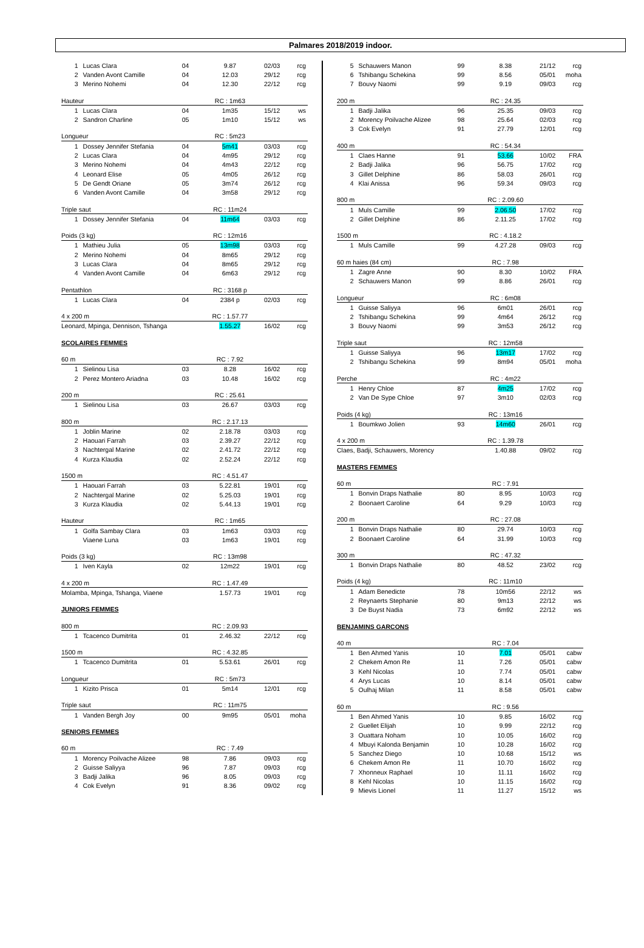Palmares 2018/2019 indoor.
| 1 | Lucas Clara | 04 | 9.87 | 02/03 | rcg |
| 2 | Vanden Avont Camille | 04 | 12.03 | 29/12 | rcg |
| 3 | Merino Nohemi | 04 | 12.30 | 22/12 | rcg |
| Hauteur | | | RC : 1m63 | | |
| 1 | Lucas Clara | 04 | 1m35 | 15/12 | ws |
| 2 | Sandron Charline | 05 | 1m10 | 15/12 | ws |
| Longueur | | | RC : 5m23 | | |
| 1 | Dossey Jennifer Stefania | 04 | 5m41 | 03/03 | rcg |
| 2 | Lucas Clara | 04 | 4m95 | 29/12 | rcg |
| 3 | Merino Nohemi | 04 | 4m43 | 22/12 | rcg |
| 4 | Leonard Elise | 05 | 4m05 | 26/12 | rcg |
| 5 | De Gendt Oriane | 05 | 3m74 | 26/12 | rcg |
| 6 | Vanden Avont Camille | 04 | 3m58 | 29/12 | rcg |
| Triple saut | | | RC : 11m24 | | |
| 1 | Dossey Jennifer Stefania | 04 | 11m64 | 03/03 | rcg |
| Poids (3 kg) | | | RC : 12m16 | | |
| 1 | Mathieu Julia | 05 | 13m98 | 03/03 | rcg |
| 2 | Merino Nohemi | 04 | 8m65 | 29/12 | rcg |
| 3 | Lucas Clara | 04 | 8m65 | 29/12 | rcg |
| 4 | Vanden Avont Camille | 04 | 6m63 | 29/12 | rcg |
| Pentathlon | | | RC : 3168 p | | |
| 1 | Lucas Clara | 04 | 2384 p | 02/03 | rcg |
| 4 x 200 m | | | RC : 1.57.77 | | |
| Leonard, Mpinga, Dennison, Tshanga | | | 1.55.27 | 16/02 | rcg |
| SCOLAIRES FEMMES | | | | | |
| 60 m | | | RC : 7.92 | | |
| 1 | Sielinou Lisa | 03 | 8.28 | 16/02 | rcg |
| 2 | Perez Montero Ariadna | 03 | 10.48 | 16/02 | rcg |
| 200 m | | | RC : 25.61 | | |
| 1 | Sielinou Lisa | 03 | 26.67 | 03/03 | rcg |
| 800 m | | | RC : 2.17.13 | | |
| 1 | Joblin Marine | 02 | 2.18.78 | 03/03 | rcg |
| 2 | Haouari Farrah | 03 | 2.39.27 | 22/12 | rcg |
| 3 | Nachtergal Marine | 02 | 2.41.72 | 22/12 | rcg |
| 4 | Kurza Klaudia | 02 | 2.52.24 | 22/12 | rcg |
| 1500 m | | | RC : 4.51.47 | | |
| 1 | Haouari Farrah | 03 | 5.22.81 | 19/01 | rcg |
| 2 | Nachtergal Marine | 02 | 5.25.03 | 19/01 | rcg |
| 3 | Kurza Klaudia | 02 | 5.44.13 | 19/01 | rcg |
| Hauteur | | | RC : 1m65 | | |
| 1 | Golfa Sambay Clara | 03 | 1m63 | 03/03 | rcg |
| | Viaene Luna | 03 | 1m63 | 19/01 | rcg |
| Poids (3 kg) | | | RC : 13m98 | | |
| 1 | Iven Kayla | 02 | 12m22 | 19/01 | rcg |
| 4 x 200 m | | | RC : 1.47.49 | | |
| Molamba, Mpinga, Tshanga, Viaene | | | 1.57.73 | 19/01 | rcg |
| JUNIORS FEMMES | | | | | |
| 800 m | | | RC : 2.09.93 | | |
| 1 | Tcacenco Dumitrita | 01 | 2.46.32 | 22/12 | rcg |
| 1500 m | | | RC : 4.32.85 | | |
| 1 | Tcacenco Dumitrita | 01 | 5.53.61 | 26/01 | rcg |
| Longueur | | | RC : 5m73 | | |
| 1 | Kizito Prisca | 01 | 5m14 | 12/01 | rcg |
| Triple saut | | | RC : 11m75 | | |
| 1 | Vanden Bergh Joy | 00 | 9m95 | 05/01 | moha |
| SENIORS FEMMES | | | | | |
| 60 m | | | RC : 7.49 | | |
| 1 | Morency Poilvache Alizee | 98 | 7.86 | 09/03 | rcg |
| 2 | Guisse Saliyya | 96 | 7.87 | 09/03 | rcg |
| 3 | Badji Jalika | 96 | 8.05 | 09/03 | rcg |
| 4 | Cok Evelyn | 91 | 8.36 | 09/02 | rcg |
| 5 | Schauwers Manon | 99 | 8.38 | 21/12 | rcg |
| 6 | Tshibangu Schekina | 99 | 8.56 | 05/01 | moha |
| 7 | Bouvy Naomi | 99 | 9.19 | 09/03 | rcg |
| 200 m | | | RC : 24.35 | | |
| 1 | Badji Jalika | 96 | 25.35 | 09/03 | rcg |
| 2 | Morency Poilvache Alizee | 98 | 25.64 | 02/03 | rcg |
| 3 | Cok Evelyn | 91 | 27.79 | 12/01 | rcg |
| 400 m | | | RC : 54.34 | | |
| 1 | Claes Hanne | 91 | 53.66 | 10/02 | FRA |
| 2 | Badji Jalika | 96 | 56.75 | 17/02 | rcg |
| 3 | Gillet Delphine | 86 | 58.03 | 26/01 | rcg |
| 4 | Klai Anissa | 96 | 59.34 | 09/03 | rcg |
| 800 m | | | RC : 2.09.60 | | |
| 1 | Muls Camille | 99 | 2.06.50 | 17/02 | rcg |
| 2 | Gillet Delphine | 86 | 2.11.25 | 17/02 | rcg |
| 1500 m | | | RC : 4.18.2 | | |
| 1 | Muls Camille | 99 | 4.27.28 | 09/03 | rcg |
| 60 m haies (84 cm) | | | RC : 7.98 | | |
| 1 | Zagre Anne | 90 | 8.30 | 10/02 | FRA |
| 2 | Schauwers Manon | 99 | 8.86 | 26/01 | rcg |
| Longueur | | | RC : 6m08 | | |
| 1 | Guisse Saliyya | 96 | 6m01 | 26/01 | rcg |
| 2 | Tshibangu Schekina | 99 | 4m64 | 26/12 | rcg |
| 3 | Bouvy Naomi | 99 | 3m53 | 26/12 | rcg |
| Triple saut | | | RC : 12m58 | | |
| 1 | Guisse Saliyya | 96 | 13m17 | 17/02 | rcg |
| 2 | Tshibangu Schekina | 99 | 8m94 | 05/01 | moha |
| Perche | | | RC : 4m22 | | |
| 1 | Henry Chloe | 87 | 4m25 | 17/02 | rcg |
| 2 | Van De Sype Chloe | 97 | 3m10 | 02/03 | rcg |
| Poids (4 kg) | | | RC : 13m16 | | |
| 1 | Boumkwo Jolien | 93 | 14m60 | 26/01 | rcg |
| 4 x 200 m | | | RC : 1.39.78 | | |
| Claes, Badji, Schauwers, Morency | | | 1.40.88 | 09/02 | rcg |
| MASTERS FEMMES | | | | | |
| 60 m | | | RC : 7.91 | | |
| 1 | Bonvin Draps Nathalie | 80 | 8.95 | 10/03 | rcg |
| 2 | Boonaert Caroline | 64 | 9.29 | 10/03 | rcg |
| 200 m | | | RC : 27.08 | | |
| 1 | Bonvin Draps Nathalie | 80 | 29.74 | 10/03 | rcg |
| 2 | Boonaert Caroline | 64 | 31.99 | 10/03 | rcg |
| 300 m | | | RC : 47.32 | | |
| 1 | Bonvin Draps Nathalie | 80 | 48.52 | 23/02 | rcg |
| Poids (4 kg) | | | RC : 11m10 | | |
| 1 | Adam Benedicte | 78 | 10m56 | 22/12 | ws |
| 2 | Reynaerts Stephanie | 80 | 9m13 | 22/12 | ws |
| 3 | De Buyst Nadia | 73 | 6m92 | 22/12 | ws |
| BENJAMINS GARCONS | | | | | |
| 40 m | | | RC : 7.04 | | |
| 1 | Ben Ahmed Yanis | 10 | 7.01 | 05/01 | cabw |
| 2 | Chekem Amon Re | 11 | 7.26 | 05/01 | cabw |
| 3 | Kehl Nicolas | 10 | 7.74 | 05/01 | cabw |
| 4 | Arys Lucas | 10 | 8.14 | 05/01 | cabw |
| 5 | Oulhaj Milan | 11 | 8.58 | 05/01 | cabw |
| 60 m | | | RC : 9.56 | | |
| 1 | Ben Ahmed Yanis | 10 | 9.85 | 16/02 | rcg |
| 2 | Guellet Elijah | 10 | 9.99 | 22/12 | rcg |
| 3 | Ouattara Noham | 10 | 10.05 | 16/02 | rcg |
| 4 | Mbuyi Kalonda Benjamin | 10 | 10.28 | 16/02 | rcg |
| 5 | Sanchez Diego | 10 | 10.68 | 15/12 | ws |
| 6 | Chekem Amon Re | 11 | 10.70 | 16/02 | rcg |
| 7 | Xhonneux Raphael | 10 | 11.11 | 16/02 | rcg |
| 8 | Kehl Nicolas | 10 | 11.15 | 16/02 | rcg |
| 9 | Mievis Lionel | 11 | 11.27 | 15/12 | ws |